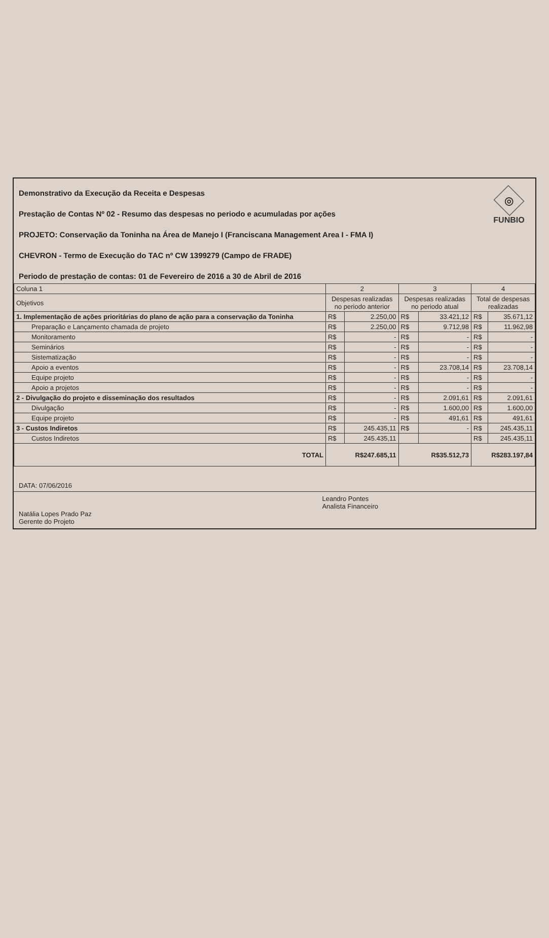◎
FUNBIO
Demonstrativo da Execução da Receita e Despesas
Prestação de Contas Nº 02 - Resumo das despesas no periodo e acumuladas por ações
PROJETO: Conservação da Toninha na Área de Manejo I (Franciscana Management Area I - FMA I)
CHEVRON - Termo de Execução do TAC nº CW 1399279 (Campo de FRADE)
Periodo de prestação de contas: 01 de Fevereiro de 2016 a 30 de Abril de 2016
| Coluna 1 | 2 | | 3 | | 4 | |
| --- | --- | --- | --- | --- | --- | --- |
| Objetivos | Despesas realizadas no periodo anterior | | Despesas realizadas no periodo atual | | Total de despesas realizadas | |
| 1. Implementação de ações prioritárias do plano de ação para a conservação da Toninha | R$ | 2.250,00 | R$ | 33.421,12 | R$ | 35.671,12 |
| Preparação e Lançamento chamada de projeto | R$ | 2.250,00 | R$ | 9.712,98 | R$ | 11.962,98 |
| Monitoramento | R$ | - | R$ | - | R$ | - |
| Seminários | R$ | - | R$ | - | R$ | - |
| Sistematização | R$ | - | R$ | - | R$ | - |
| Apoio a eventos | R$ | - | R$ | 23.708,14 | R$ | 23.708,14 |
| Equipe projeto | R$ | - | R$ | - | R$ | - |
| Apoio a projetos | R$ | - | R$ | - | R$ | - |
| 2 - Divulgação do projeto e disseminação dos resultados | R$ | - | R$ | 2.091,61 | R$ | 2.091,61 |
| Divulgação | R$ | - | R$ | 1.600,00 | R$ | 1.600,00 |
| Equipe projeto | R$ | - | R$ | 491,61 | R$ | 491,61 |
| 3 - Custos Indiretos | R$ | 245.435,11 | R$ | - | R$ | 245.435,11 |
| Custos Indiretos | R$ | 245.435,11 | | | R$ | 245.435,11 |
| TOTAL | R$247.685,11 | | R$35.512,73 | | R$283.197,84 | |
DATA: 07/06/2016
Natália Lopes Prado Paz
Gerente do Projeto
Leandro Pontes
Analista Financeiro